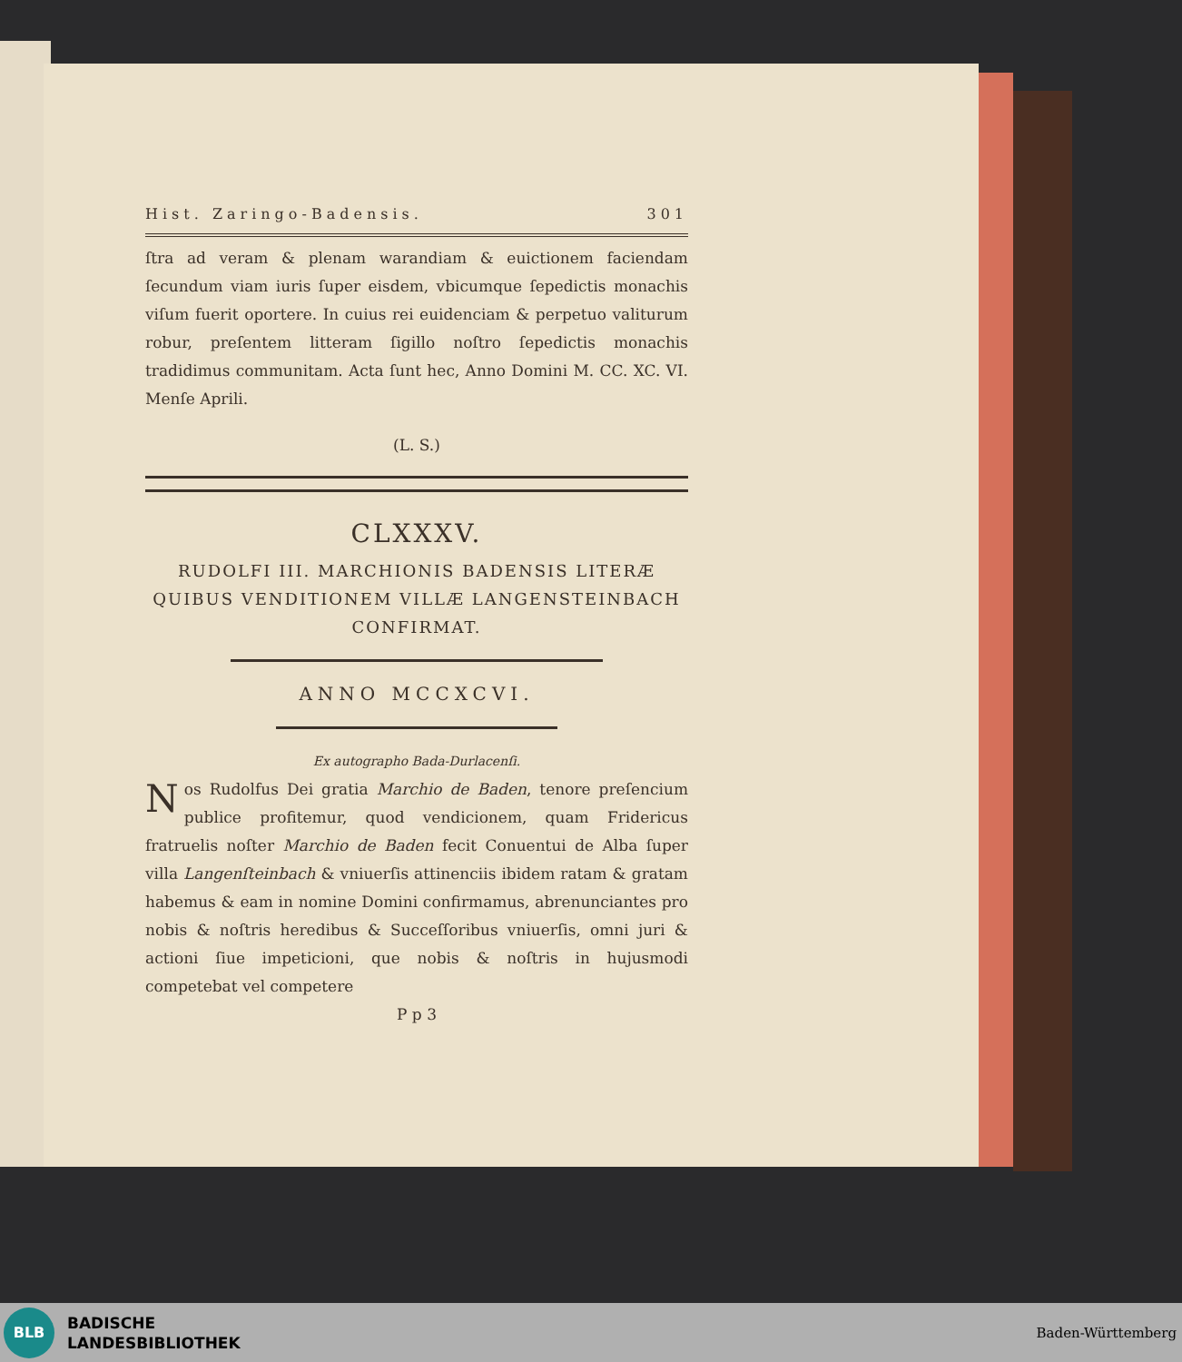Hist. Zaringo-Badensis. 301
ſtra ad veram & plenam warandiam & euictionem faciendam ſecundum viam iuris ſuper eisdem, vbicumque ſepedictis monachis viſum fuerit oportere. In cuius rei euidenciam & perpetuo valiturum robur, preſentem litteram ſigillo noſtro ſepedictis monachis tradidimus communitam. Acta ſunt hec, Anno Domini M. CC. XC. VI. Menſe Aprili.
(L. S.)
CLXXXV.
RUDOLFI III. MARCHIONIS BADENSIS LITERÆ
QUIBUS VENDITIONEM VILLÆ LANGENSTEINBACH
CONFIRMAT.
ANNO MCCXCVI.
Ex autographo Bada-Durlacenſi.
Nos Rudolfus Dei gratia Marchio de Baden, tenore preſencium publice profitemur, quod vendicionem, quam Fridericus fratruelis noſter Marchio de Baden fecit Conuentui de Alba ſuper villa Langenſteinbach & vniuerſis attinenciis ibidem ratam & gratam habemus & eam in nomine Domini confirmamus, abrenunciantes pro nobis & noſtris heredibus & Succeſſoribus vniuerſis, omni juri & actioni ſiue impeticioni, que nobis & noſtris in hujusmodi competebat vel competere
P p 3
BLB
BADISCHE
LANDESBIBLIOTHEK
Baden-Württemberg